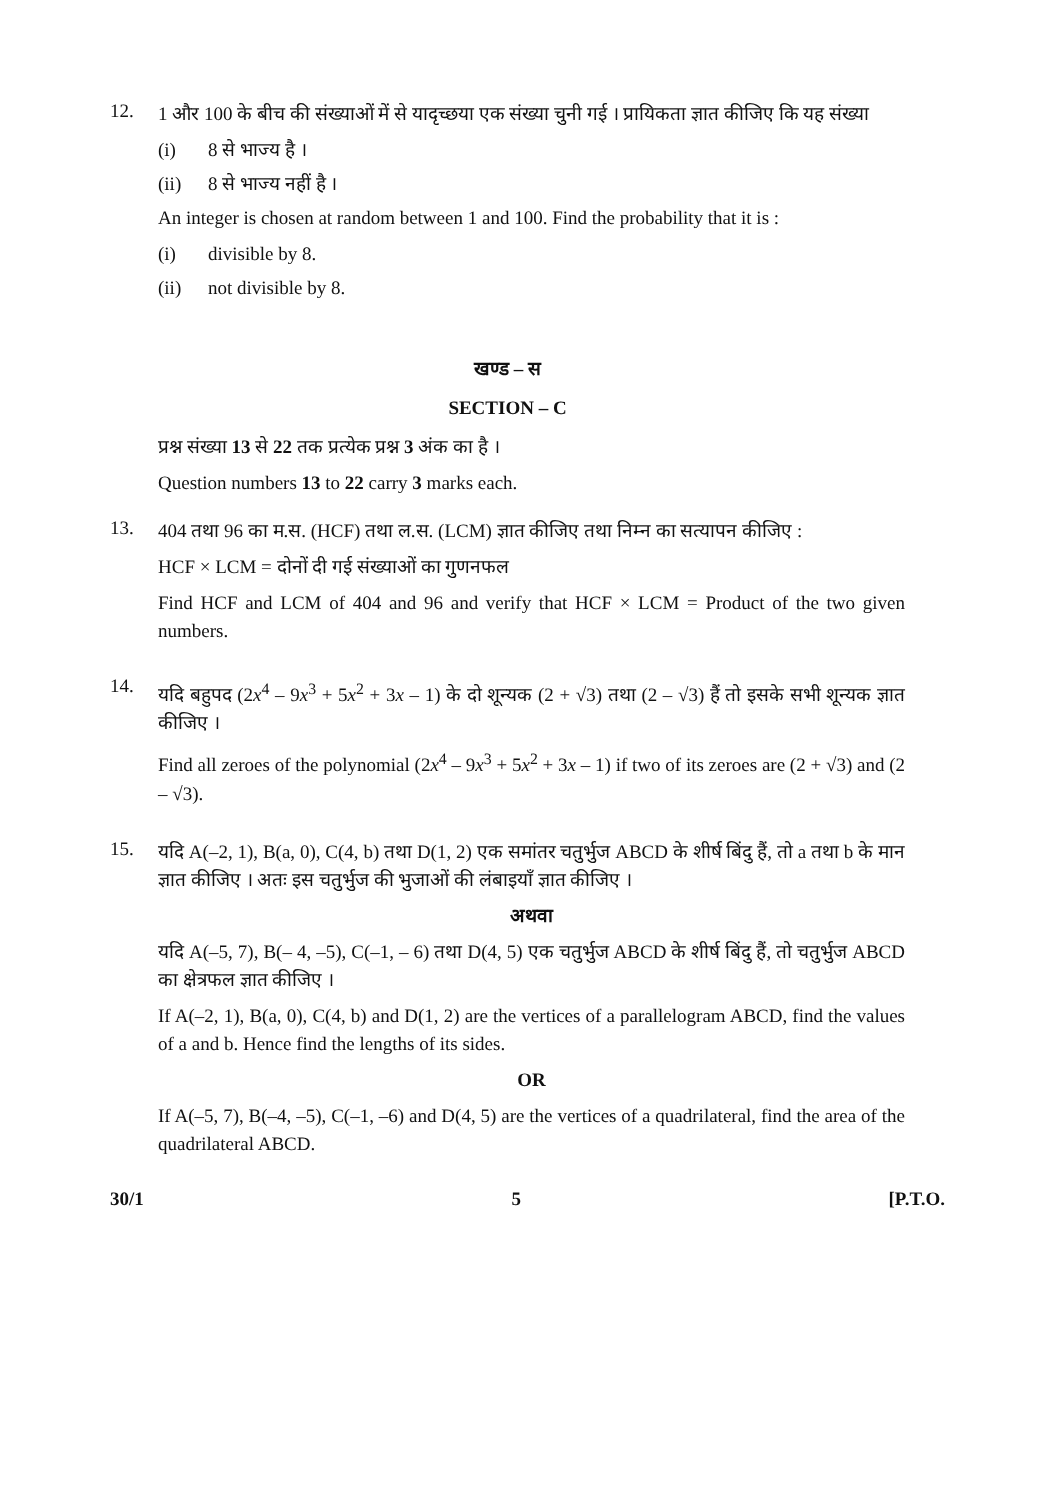12.
1 और 100 के बीच की संख्याओं में से यादृच्छया एक संख्या चुनी गई । प्रायिकता ज्ञात कीजिए कि यह संख्या
(i) 8 से भाज्य है ।
(ii) 8 से भाज्य नहीं है ।
An integer is chosen at random between 1 and 100. Find the probability that it is :
(i) divisible by 8.
(ii) not divisible by 8.
खण्ड – स
SECTION – C
प्रश्न संख्या 13 से 22 तक प्रत्येक प्रश्न 3 अंक का है ।
Question numbers 13 to 22 carry 3 marks each.
13.
404 तथा 96 का म.स. (HCF) तथा ल.स. (LCM) ज्ञात कीजिए तथा निम्न का सत्यापन कीजिए :
HCF × LCM = दोनों दी गई संख्याओं का गुणनफल
Find HCF and LCM of 404 and 96 and verify that HCF × LCM = Product of the two given numbers.
14.
यदि बहुपद (2x<sup>4</sup> – 9x<sup>3</sup> + 5x<sup>2</sup> + 3x – 1) के दो शून्यक (2 + √3) तथा (2 – √3) हैं तो इसके सभी शून्यक ज्ञात कीजिए ।
Find all zeroes of the polynomial (2x<sup>4</sup> – 9x<sup>3</sup> + 5x<sup>2</sup> + 3x – 1) if two of its zeroes are (2 + √3) and (2 – √3).
15.
यदि A(–2, 1), B(a, 0), C(4, b) तथा D(1, 2) एक समांतर चतुर्भुज ABCD के शीर्ष बिंदु हैं, तो a तथा b के मान ज्ञात कीजिए । अतः इस चतुर्भुज की भुजाओं की लंबाइयाँ ज्ञात कीजिए ।
अथवा
यदि A(–5, 7), B(– 4, –5), C(–1, – 6) तथा D(4, 5) एक चतुर्भुज ABCD के शीर्ष बिंदु हैं, तो चतुर्भुज ABCD का क्षेत्रफल ज्ञात कीजिए ।
If A(–2, 1), B(a, 0), C(4, b) and D(1, 2) are the vertices of a parallelogram ABCD, find the values of a and b. Hence find the lengths of its sides.
OR
If A(–5, 7), B(–4, –5), C(–1, –6) and D(4, 5) are the vertices of a quadrilateral, find the area of the quadrilateral ABCD.
30/1 5 [P.T.O.